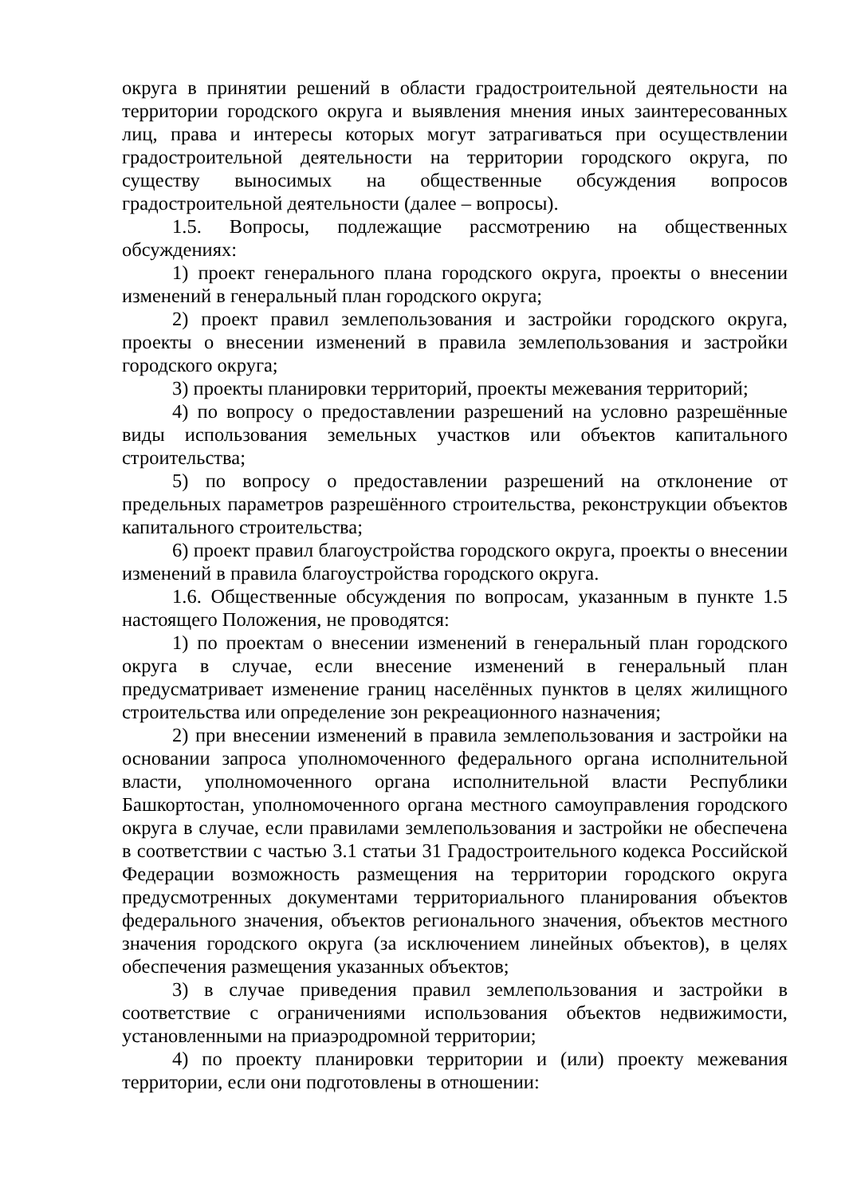округа в принятии решений в области градостроительной деятельности на территории городского округа и выявления мнения иных заинтересованных лиц, права и интересы которых могут затрагиваться при осуществлении градостроительной деятельности на территории городского округа, по существу выносимых на общественные обсуждения вопросов градостроительной деятельности (далее – вопросы).
1.5. Вопросы, подлежащие рассмотрению на общественных обсуждениях:
1) проект генерального плана городского округа, проекты о внесении изменений в генеральный план городского округа;
2) проект правил землепользования и застройки городского округа, проекты о внесении изменений в правила землепользования и застройки городского округа;
3) проекты планировки территорий, проекты межевания территорий;
4) по вопросу о предоставлении разрешений на условно разрешённые виды использования земельных участков или объектов капитального строительства;
5) по вопросу о предоставлении разрешений на отклонение от предельных параметров разрешённого строительства, реконструкции объектов капитального строительства;
6) проект правил благоустройства городского округа, проекты о внесении изменений в правила благоустройства городского округа.
1.6. Общественные обсуждения по вопросам, указанным в пункте 1.5 настоящего Положения, не проводятся:
1) по проектам о внесении изменений в генеральный план городского округа в случае, если внесение изменений в генеральный план предусматривает изменение границ населённых пунктов в целях жилищного строительства или определение зон рекреационного назначения;
2) при внесении изменений в правила землепользования и застройки на основании запроса уполномоченного федерального органа исполнительной власти, уполномоченного органа исполнительной власти Республики Башкортостан, уполномоченного органа местного самоуправления городского округа в случае, если правилами землепользования и застройки не обеспечена в соответствии с частью 3.1 статьи 31 Градостроительного кодекса Российской Федерации возможность размещения на территории городского округа предусмотренных документами территориального планирования объектов федерального значения, объектов регионального значения, объектов местного значения городского округа (за исключением линейных объектов), в целях обеспечения размещения указанных объектов;
3) в случае приведения правил землепользования и застройки в соответствие с ограничениями использования объектов недвижимости, установленными на приаэродромной территории;
4) по проекту планировки территории и (или) проекту межевания территории, если они подготовлены в отношении: